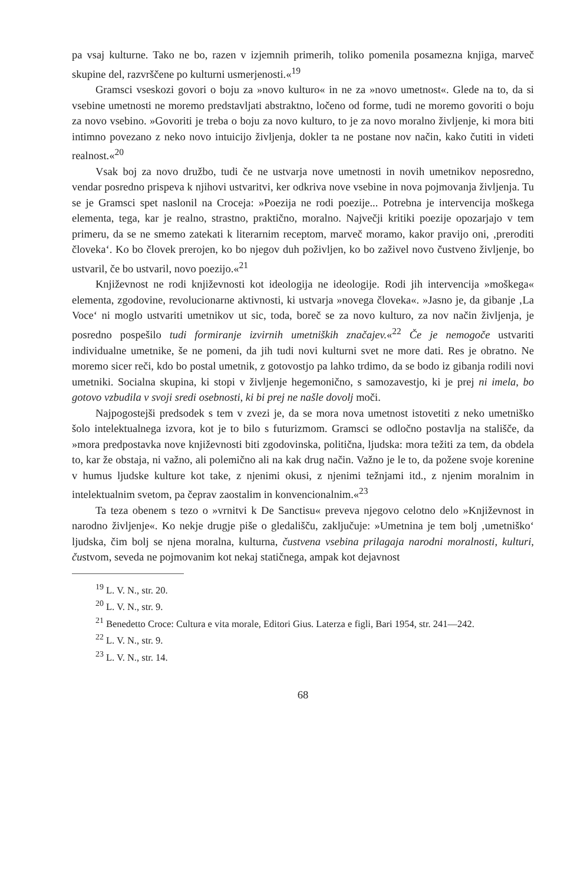pa vsaj kulturne. Tako ne bo, razen v izjemnih primerih, toliko pomenila posamezna knjiga, marveč skupine del, razvrščene po kulturni usmerjenosti.«<sup>19</sup>
Gramsci vseskozi govori o boju za »novo kulturo« in ne za »novo umetnost«. Glede na to, da si vsebine umetnosti ne moremo predstavljati abstraktno, ločeno od forme, tudi ne moremo govoriti o boju za novo vsebino. »Govoriti je treba o boju za novo kulturo, to je za novo moralno življenje, ki mora biti intimno povezano z neko novo intuicijo življenja, dokler ta ne postane nov način, kako čutiti in videti realnost.«<sup>20</sup>
Vsak boj za novo družbo, tudi če ne ustvarja nove umetnosti in novih umetnikov neposredno, vendar posredno prispeva k njihovi ustvaritvi, ker odkriva nove vsebine in nova pojmovanja življenja. Tu se je Gramsci spet naslonil na Croceja: »Poezija ne rodi poezije... Potrebna je intervencija moškega elementa, tega, kar je realno, strastno, praktično, moralno. Največji kritiki poezije opozarjajo v tem primeru, da se ne smemo zatekati k literarnim receptom, marveč moramo, kakor pravijo oni, ‚preroditi človeka‘. Ko bo človek prerojen, ko bo njegov duh poživljen, ko bo zaživel novo čustveno življenje, bo ustvaril, če bo ustvaril, novo poezijo.«<sup>21</sup>
Književnost ne rodi književnosti kot ideologija ne ideologije. Rodi jih intervencija »moškega« elementa, zgodovine, revolucionarne aktivnosti, ki ustvarja »novega človeka«. »Jasno je, da gibanje ‚La Voce‘ ni moglo ustvariti umetnikov ut sic, toda, boreč se za novo kulturo, za nov način življenja, je posredno pospešilo tudi formiranje izvirnih umetniških značajev.«<sup>22</sup> Če je nemogoče ustvariti individualne umetnike, še ne pomeni, da jih tudi novi kulturni svet ne more dati. Res je obratno. Ne moremo sicer reči, kdo bo postal umetnik, z gotovostjo pa lahko trdimo, da se bodo iz gibanja rodili novi umetniki. Socialna skupina, ki stopi v življenje hegemonično, s samozavestjo, ki je prej ni imela, bo gotovo vzbudila v svoji sredi osebnosti, ki bi prej ne našle dovolj moči.
Najpogostejši predsodek s tem v zvezi je, da se mora nova umetnost istovetiti z neko umetniško šolo intelektualnega izvora, kot je to bilo s futurizmom. Gramsci se odločno postavlja na stališče, da »mora predpostavka nove književnosti biti zgodovinska, politična, ljudska: mora težiti za tem, da obdela to, kar že obstaja, ni važno, ali polemično ali na kak drug način. Važno je le to, da požene svoje korenine v humus ljudske kulture kot take, z njenimi okusi, z njenimi težnjami itd., z njenim moralnim in intelektualnim svetom, pa čeprav zaostalim in konvencionalnim.«<sup>23</sup>
Ta teza obenem s tezo o »vrnitvi k De Sanctisu« preveva njegovo celotno delo »Književnost in narodno življenje«. Ko nekje drugje piše o gledališču, zaključuje: »Umetnina je tem bolj ‚umetniško‘ ljudska, čim bolj se njena moralna, kulturna, čustvena vsebina prilagaja narodni moralnosti, kulturi, čustvom, seveda ne pojmovanim kot nekaj statičnega, ampak kot dejavnost
<sup>19</sup> L. V. N., str. 20.
<sup>20</sup> L. V. N., str. 9.
<sup>21</sup> Benedetto Croce: Cultura e vita morale, Editori Gius. Laterza e figli, Bari 1954, str. 241—242.
<sup>22</sup> L. V. N., str. 9.
<sup>23</sup> L. V. N., str. 14.
68